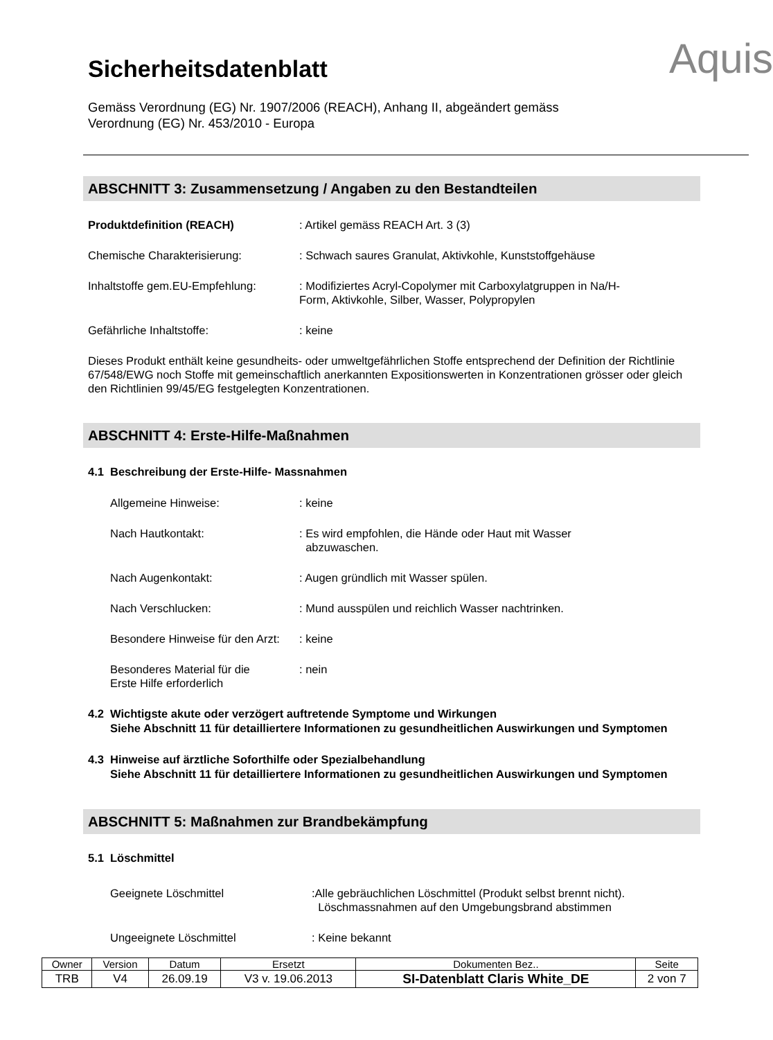Sicherheitsdatenblatt
Aquis
Gemäss Verordnung (EG) Nr. 1907/2006 (REACH), Anhang II, abgeändert gemäss
Verordnung (EG) Nr. 453/2010 - Europa
ABSCHNITT 3: Zusammensetzung / Angaben zu den Bestandteilen
Produktdefinition (REACH) : Artikel gemäss REACH Art. 3 (3)
Chemische Charakterisierung: : Schwach saures Granulat, Aktivkohle, Kunststoffgehäuse
Inhaltstoffe gem.EU-Empfehlung:
: Modifiziertes Acryl-Copolymer mit Carboxylatgruppen in Na/H-
Form, Aktivkohle, Silber, Wasser, Polypropylen
Gefährliche Inhaltstoffe: : keine
Dieses Produkt enthält keine gesundheits- oder umweltgefährlichen Stoffe entsprechend der Definition der Richtlinie 67/548/EWG noch Stoffe mit gemeinschaftlich anerkannten Expositionswerten in Konzentrationen grösser oder gleich den Richtlinien 99/45/EG festgelegten Konzentrationen.
ABSCHNITT 4: Erste-Hilfe-Maßnahmen
4.1 Beschreibung der Erste-Hilfe- Massnahmen
Allgemeine Hinweise: : keine
Nach Hautkontakt: : Es wird empfohlen, die Hände oder Haut mit Wasser
abzuwaschen.
Nach Augenkontakt: : Augen gründlich mit Wasser spülen.
Nach Verschlucken: : Mund ausspülen und reichlich Wasser nachtrinken.
Besondere Hinweise für den Arzt:
: keine
Besonderes Material für die
Erste Hilfe erforderlich
: nein
4.2 Wichtigste akute oder verzögert auftretende Symptome und Wirkungen
Siehe Abschnitt 11 für detailliertere Informationen zu gesundheitlichen Auswirkungen und Symptomen
4.3 Hinweise auf ärztliche Soforthilfe oder Spezialbehandlung
Siehe Abschnitt 11 für detailliertere Informationen zu gesundheitlichen Auswirkungen und Symptomen
ABSCHNITT 5: Maßnahmen zur Brandbekämpfung
5.1 Löschmittel
Geeignete Löschmittel :Alle gebräuchlichen Löschmittel (Produkt selbst brennt nicht).
Löschmassnahmen auf den Umgebungsbrand abstimmen
Ungeeignete Löschmittel : Keine bekannt
| Owner | Version | Datum | Ersetzt | Dokumenten Bez.. | Seite |
| TRB | V4 | 26.09.19 | V3 v. 19.06.2013 | SI-Datenblatt Claris White_DE | 2 von 7 |